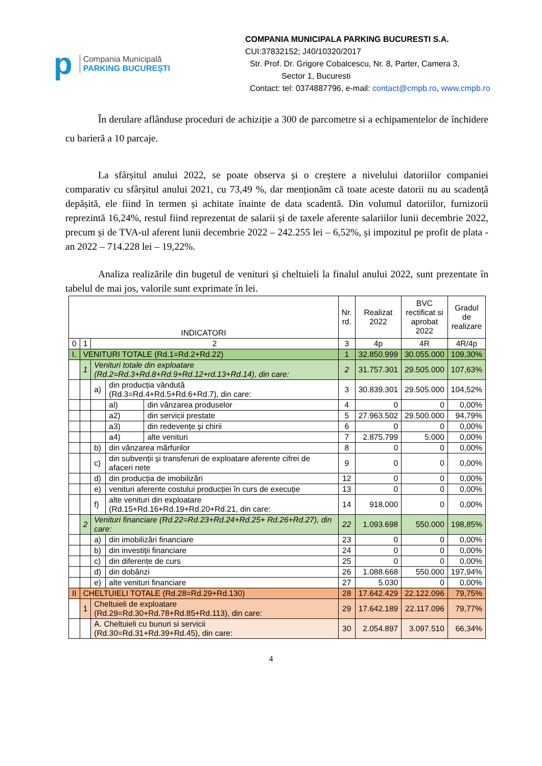p
Compania Municipală
PARKING BUCUREȘTI
COMPANIA MUNICIPALA PARKING BUCURESTI S.A.
CUI:37832152; J40/10320/2017
Str. Prof. Dr. Grigore Cobalcescu, Nr. 8, Parter, Camera 3,
Sector 1, Bucuresti
Contact: tel: 0374887796, e-mail: contact@cmpb.ro, www.cmpb.ro
În derulare aflânduse proceduri de achiziție a 300 de parcometre si a echipamentelor de închidere cu barieră a 10 parcaje.
La sfârșitul anului 2022, se poate observa și o creștere a nivelului datoriilor companiei comparativ cu sfârșitul anului 2021, cu 73,49 %, dar menționăm că toate aceste datorii nu au scadență depășită, ele fiind în termen și achitate înainte de data scadentă. Din volumul datoriilor, furnizorii reprezintă 16,24%, restul fiind reprezentat de salarii și de taxele aferente salariilor lunii decembrie 2022, precum și de TVA-ul aferent lunii decembrie 2022 – 242.255 lei – 6,52%, și impozitul pe profit de plata - an 2022 – 714.228 lei – 19,22%.
Analiza realizările din bugetul de venituri și cheltuieli la finalul anului 2022, sunt prezentate în tabelul de mai jos, valorile sunt exprimate în lei.
| INDICATORI | | | | | Nr. rd. | Realizat 2022 | BVC rectificat si aprobat 2022 | Gradul de realizare |
| --- | --- | --- | --- | --- | --- | --- | --- | --- |
| 0 | 1 | 2 | | | 3 | 4p | 4R | 4R/4p |
| I. | VENITURI TOTALE (Rd.1=Rd.2+Rd.22) | | | | 1 | 32.850.999 | 30.055.000 | 109,30% |
| | 1 | Venituri totale din exploatare (Rd.2=Rd.3+Rd.8+Rd.9+Rd.12+rd.13+Rd.14), din care: | | | 2 | 31.757.301 | 29.505.000 | 107,63% |
| | | a) | din producția vândută (Rd.3=Rd.4+Rd.5+Rd.6+Rd.7), din care: | | 3 | 30.839.301 | 29.505.000 | 104,52% |
| | | | al) | din vânzarea produselor | 4 | 0 | 0 | 0,00% |
| | | | a2) | din servicii prestate | 5 | 27.963.502 | 29.500.000 | 94,79% |
| | | | a3) | din redevențe și chirii | 6 | 0 | 0 | 0,00% |
| | | | a4) | alte venituri | 7 | 2.875.799 | 5.000 | 0,00% |
| | | b) | din vânzarea mărfurilor | | 8 | 0 | 0 | 0,00% |
| | | c) | din subvenții și transferuri de exploatare aferente cifrei de afaceri nete | | 9 | 0 | 0 | 0,00% |
| | | d) | din producția de imobilizări | | 12 | 0 | 0 | 0,00% |
| | | e) | venituri aferente costului producției în curs de execuție | | 13 | 0 | 0 | 0,00% |
| | | f) | alte venituri din exploatare (Rd.15+Rd.16+Rd.19+Rd.20+Rd.21, din care: | | 14 | 918.000 | 0 | 0,00% |
| | 2 | Venituri financiare (Rd.22=Rd.23+Rd.24+Rd.25+ Rd.26+Rd.27), din care: | | | 22 | 1.093.698 | 550.000 | 198,85% |
| | | a) | din imobilizări financiare | | 23 | 0 | 0 | 0,00% |
| | | b) | din investiții financiare | | 24 | 0 | 0 | 0,00% |
| | | c) | din diferențe de curs | | 25 | 0 | 0 | 0,00% |
| | | d) | din dobânzi | | 26 | 1.088.668 | 550.000 | 197,94% |
| | | e) | alte venituri financiare | | 27 | 5.030 | 0 | 0,00% |
| II | CHELTUIELI TOTALE (Rd.28=Rd.29+Rd.130) | | | | 28 | 17.642.429 | 22.122.096 | 79,75% |
| | 1 | Cheltuieli de exploatare (Rd.29=Rd.30+Rd.78+Rd.85+Rd.113), din care: | | | 29 | 17.642.189 | 22.117.096 | 79,77% |
| | | A. Cheltuieli cu bunuri si servicii (Rd.30=Rd.31+Rd.39+Rd.45), din care: | | | 30 | 2.054.897 | 3.097.510 | 66,34% |
4